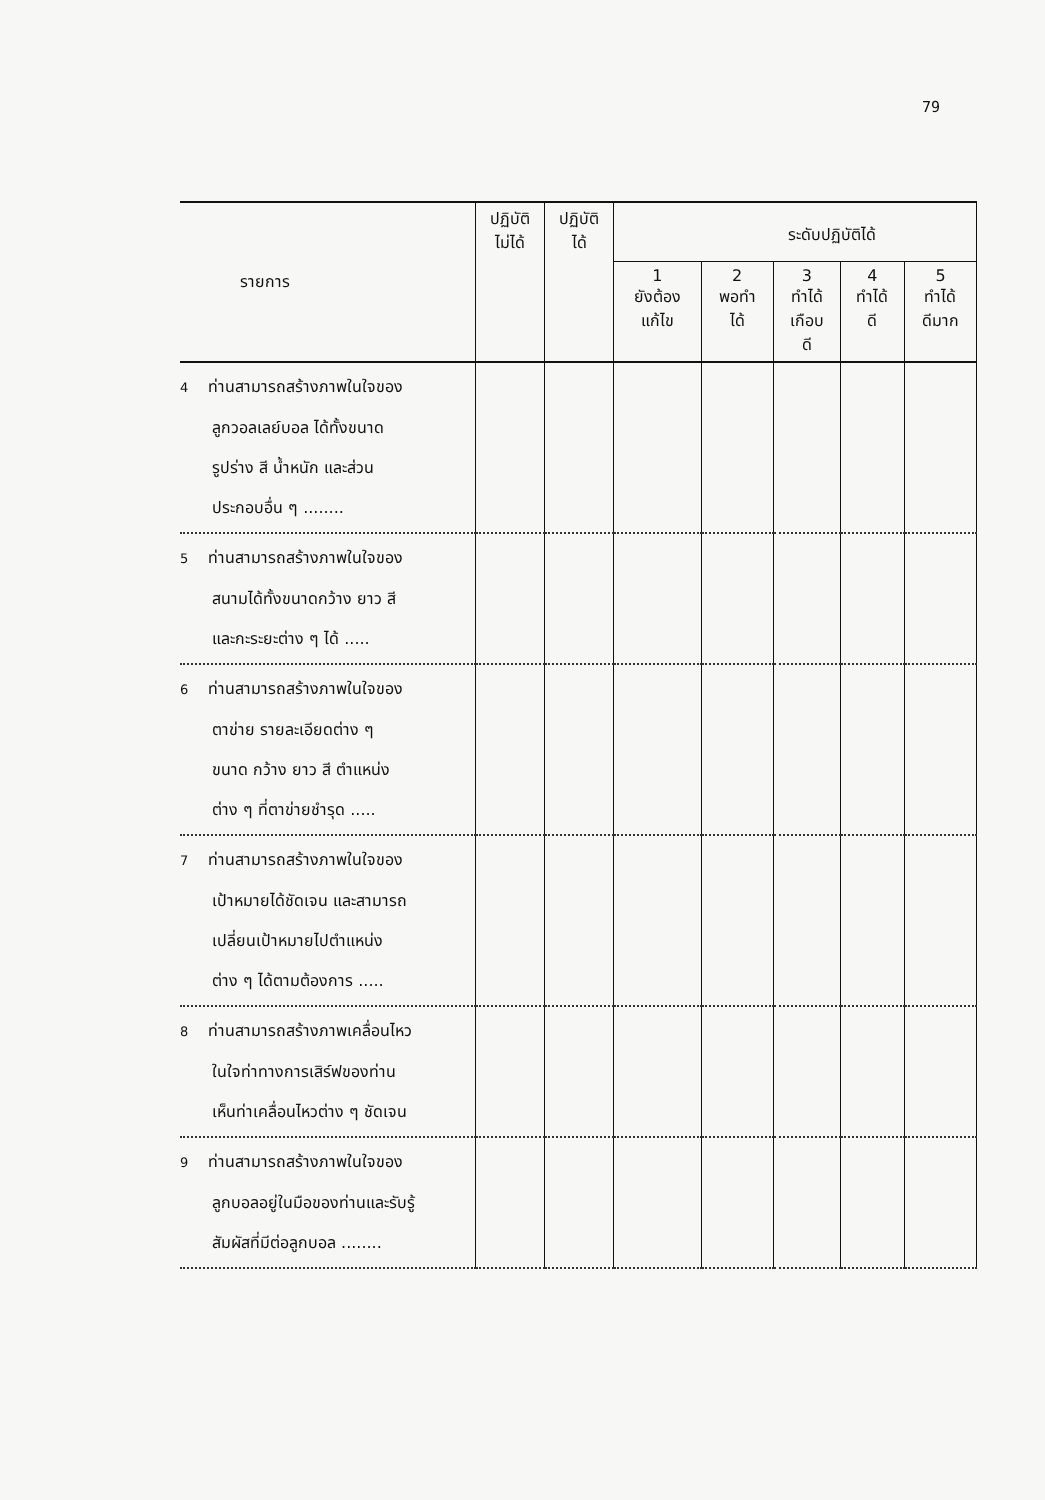79
| รายการ | ปฏิบัติ ไม่ได้ | ปฏิบัติ ได้ | ระดับปฏิบัติได้ | | | | |
| --- | --- | --- | --- | --- | --- | --- | --- |
| | | | 1 ยังต้อง แก้ไข | 2 พอทำ ได้ | 3 ทำได้ เกือบ ดี | 4 ทำได้ ดี | 5 ทำได้ ดีมาก |
| 4 ท่านสามารถสร้างภาพในใจของ ลูกวอลเลย์บอล ได้ทั้งขนาด รูปร่าง สี น้ำหนัก และส่วน ประกอบอื่น ๆ ........ | | | | | | | |
| 5 ท่านสามารถสร้างภาพในใจของ สนามได้ทั้งขนาดกว้าง ยาว สี และกะระยะต่าง ๆ ได้ ..... | | | | | | | |
| 6 ท่านสามารถสร้างภาพในใจของ ตาข่าย รายละเอียดต่าง ๆ ขนาด กว้าง ยาว สี ตำแหน่ง ต่าง ๆ ที่ตาข่ายชำรุด ..... | | | | | | | |
| 7 ท่านสามารถสร้างภาพในใจของ เป้าหมายได้ชัดเจน และสามารถ เปลี่ยนเป้าหมายไปตำแหน่ง ต่าง ๆ ได้ตามต้องการ ..... | | | | | | | |
| 8 ท่านสามารถสร้างภาพเคลื่อนไหว ในใจท่าทางการเสิร์ฟของท่าน เห็นท่าเคลื่อนไหวต่าง ๆ ชัดเจน | | | | | | | |
| 9 ท่านสามารถสร้างภาพในใจของ ลูกบอลอยู่ในมือของท่านและรับรู้ สัมผัสที่มีต่อลูกบอล ........ | | | | | | | |